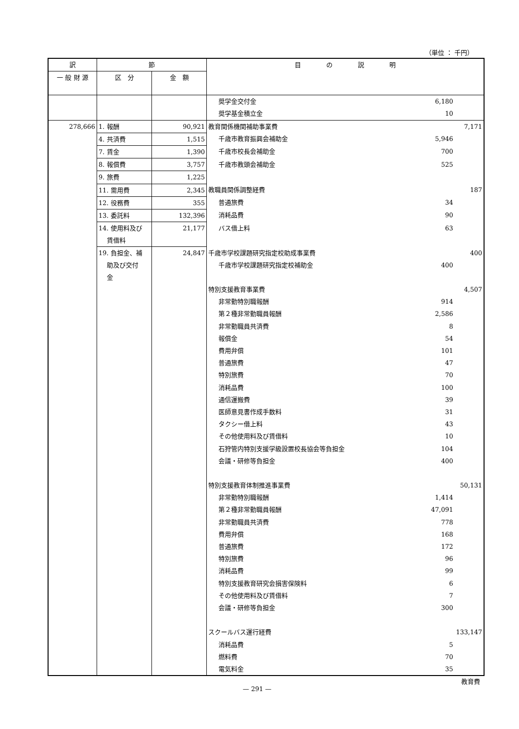（単位 ： 千円）
| 訳 | 節 | | 目 の 説 明 | | |
| --- | --- | --- | --- | --- | --- |
| 一 般 財 源 | 区 分 | 金 額 | | | |
| | | | 奨学金交付金 | 6,180 | |
| | | | 奨学基金積立金 | 10 | |
| 278,666 | 1. 報酬 | 90,921 | 教育関係機関補助事業費 | | 7,171 |
| | 4. 共済費 | 1,515 | 千歳市教育振興会補助金 | 5,946 | |
| | 7. 賃金 | 1,390 | 千歳市校長会補助金 | 700 | |
| | 8. 報償費 | 3,757 | 千歳市教頭会補助金 | 525 | |
| | 9. 旅費 | 1,225 | | | |
| | 11. 需用費 | 2,345 | 教職員関係調整経費 | | 187 |
| | 12. 役務費 | 355 | 普通旅費 | 34 | |
| | 13. 委託料 | 132,396 | 消耗品費 | 90 | |
| | 14. 使用料及び 賃借料 | 21,177 | バス借上料 | 63 | |
| | 19. 負担金、補 助及び交付 金 | 24,847 | 千歳市学校課題研究指定校助成事業費 千歳市学校課題研究指定校補助金 | 400 | 400 |
| | | | 特別支援教育事業費 | | 4,507 |
| | | | 非常勤特別職報酬 | 914 | |
| | | | 第２種非常勤職員報酬 | 2,586 | |
| | | | 非常勤職員共済費 | 8 | |
| | | | 報償金 | 54 | |
| | | | 費用弁償 | 101 | |
| | | | 普通旅費 | 47 | |
| | | | 特別旅費 | 70 | |
| | | | 消耗品費 | 100 | |
| | | | 通信運搬費 | 39 | |
| | | | 医師意見書作成手数料 | 31 | |
| | | | タクシー借上料 | 43 | |
| | | | その他使用料及び賃借料 | 10 | |
| | | | 石狩管内特別支援学級設置校長協会等負担金 | 104 | |
| | | | 会議・研修等負担金 | 400 | |
| | | | 特別支援教育体制推進事業費 | | 50,131 |
| | | | 非常勤特別職報酬 | 1,414 | |
| | | | 第２種非常勤職員報酬 | 47,091 | |
| | | | 非常勤職員共済費 | 778 | |
| | | | 費用弁償 | 168 | |
| | | | 普通旅費 | 172 | |
| | | | 特別旅費 | 96 | |
| | | | 消耗品費 | 99 | |
| | | | 特別支援教育研究会損害保険料 | 6 | |
| | | | その他使用料及び賃借料 | 7 | |
| | | | 会議・研修等負担金 | 300 | |
| | | | スクールバス運行経費 | | 133,147 |
| | | | 消耗品費 | 5 | |
| | | | 燃料費 | 70 | |
| | | | 電気料金 | 35 | |
教育費
— 291 —